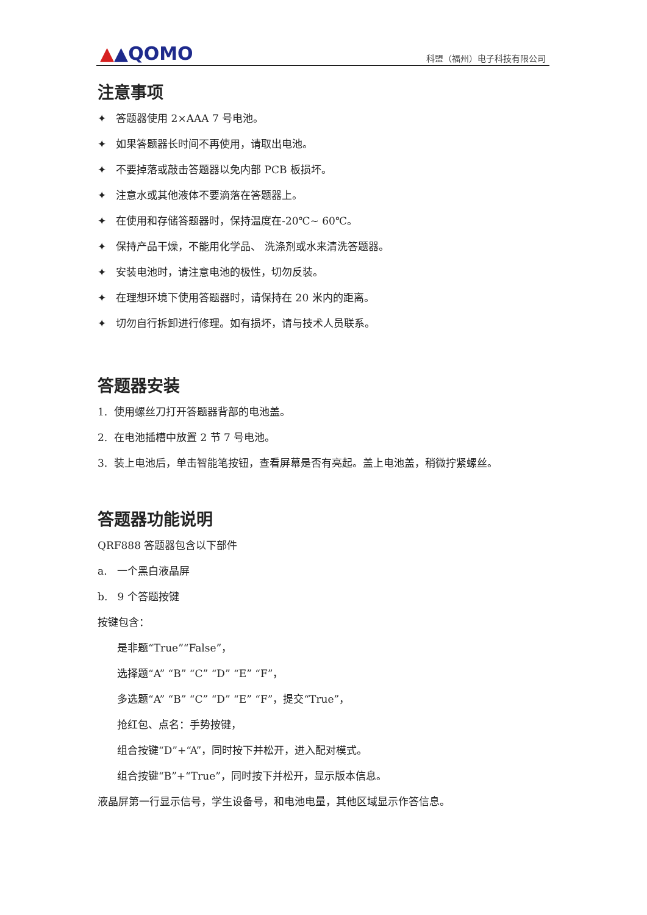▲▲QOMO
科盟（福州）电子科技有限公司
注意事项
✦ 答题器使用 2×AAA 7 号电池。
✦ 如果答题器长时间不再使用，请取出电池。
✦ 不要掉落或敲击答题器以免内部 PCB 板损坏。
✦ 注意水或其他液体不要滴落在答题器上。
✦ 在使用和存储答题器时，保持温度在-20℃~ 60℃。
✦ 保持产品干燥，不能用化学品、 洗涤剂或水来清洗答题器。
✦ 安装电池时，请注意电池的极性，切勿反装。
✦ 在理想环境下使用答题器时，请保持在 20 米内的距离。
✦ 切勿自行拆卸进行修理。如有损坏，请与技术人员联系。
答题器安装
1. 使用螺丝刀打开答题器背部的电池盖。
2. 在电池插槽中放置 2 节 7 号电池。
3. 装上电池后，单击智能笔按钮，查看屏幕是否有亮起。盖上电池盖，稍微拧紧螺丝。
答题器功能说明
QRF888 答题器包含以下部件
a. 一个黑白液晶屏
b. 9 个答题按键
按键包含：
是非题“True”“False”，
选择题“A” “B” “C” “D” “E” “F”，
多选题“A” “B” “C” “D” “E” “F”，提交“True”，
抢红包、点名：手势按键，
组合按键“D”+“A”，同时按下并松开，进入配对模式。
组合按键“B”+“True”，同时按下并松开，显示版本信息。
液晶屏第一行显示信号，学生设备号，和电池电量，其他区域显示作答信息。